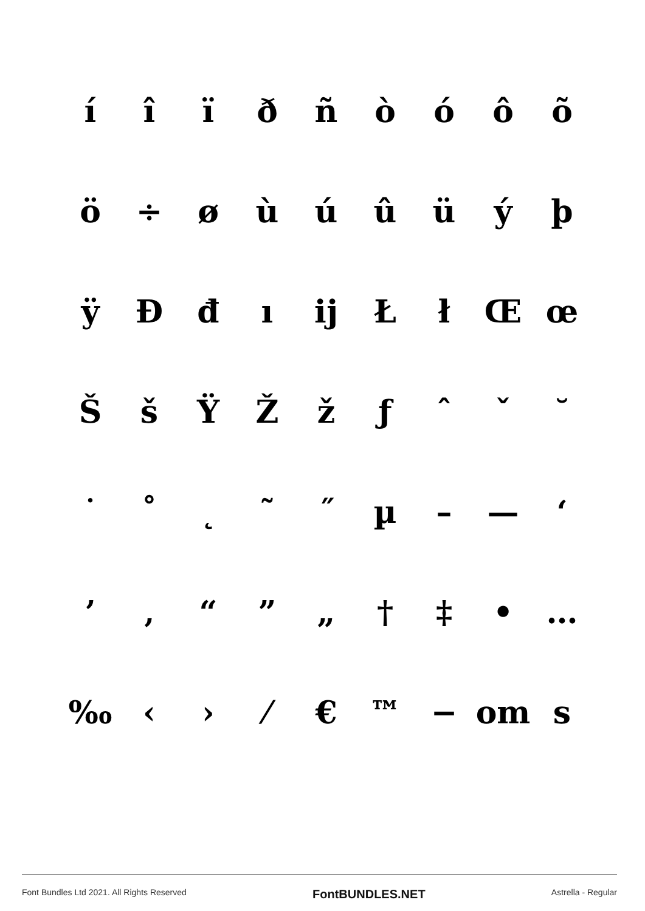| í | î | ï | ð | ñ | ò | ó | ô | õ |
| ö | ÷ | ø | ù | ú | û | ü | ý | þ |
| ÿ | Đ | đ | ı | ĳ | Ł | ł | Œ | œ |
| Š | š | Ÿ | Ž | ž | ƒ | ˆ | ˇ | ˘ |
| ˙ | ˚ | ˛ | ˜ | ˝ | µ | – | — | ‘ |
| ’ | ‚ | “ | ” | „ | † | ‡ | • | … |
| ‰ | ‹ | › | ⁄ | € | ™ | − | om | s |
Font Bundles Ltd 2021. All Rights Reserved FontBUNDLES.NET Astrella - Regular